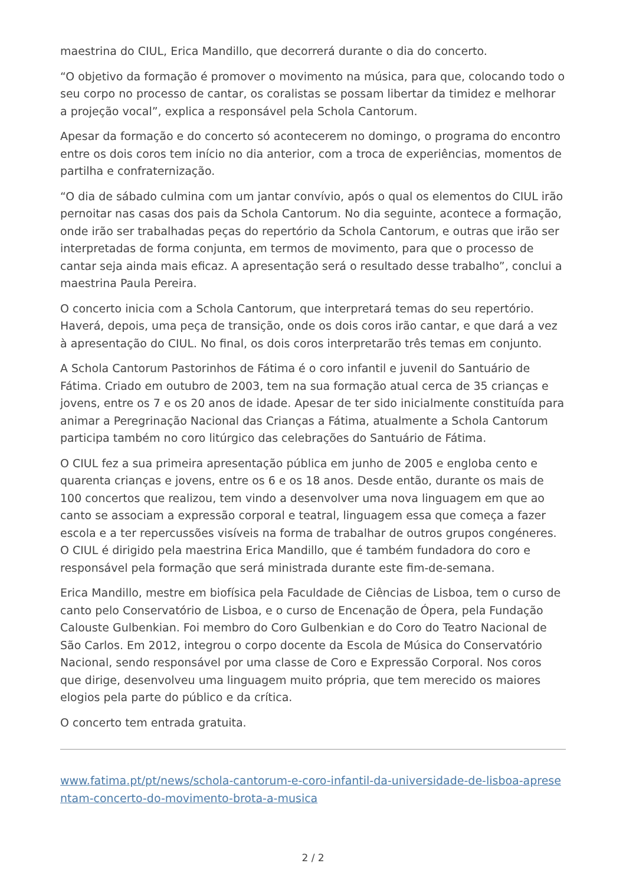maestrina do CIUL, Erica Mandillo, que decorrerá durante o dia do concerto.
“O objetivo da formação é promover o movimento na música, para que, colocando todo o seu corpo no processo de cantar, os coralistas se possam libertar da timidez e melhorar a projeção vocal”, explica a responsável pela Schola Cantorum.
Apesar da formação e do concerto só acontecerem no domingo, o programa do encontro entre os dois coros tem início no dia anterior, com a troca de experiências, momentos de partilha e confraternização.
“O dia de sábado culmina com um jantar convívio, após o qual os elementos do CIUL irão pernoitar nas casas dos pais da Schola Cantorum. No dia seguinte, acontece a formação, onde irão ser trabalhadas peças do repertório da Schola Cantorum, e outras que irão ser interpretadas de forma conjunta, em termos de movimento, para que o processo de cantar seja ainda mais eficaz. A apresentação será o resultado desse trabalho”, conclui a maestrina Paula Pereira.
O concerto inicia com a Schola Cantorum, que interpretará temas do seu repertório. Haverá, depois, uma peça de transição, onde os dois coros irão cantar, e que dará a vez à apresentação do CIUL. No final, os dois coros interpretarão três temas em conjunto.
A Schola Cantorum Pastorinhos de Fátima é o coro infantil e juvenil do Santuário de Fátima. Criado em outubro de 2003, tem na sua formação atual cerca de 35 crianças e jovens, entre os 7 e os 20 anos de idade. Apesar de ter sido inicialmente constituída para animar a Peregrinação Nacional das Crianças a Fátima, atualmente a Schola Cantorum participa também no coro litúrgico das celebrações do Santuário de Fátima.
O CIUL fez a sua primeira apresentação pública em junho de 2005 e engloba cento e quarenta crianças e jovens, entre os 6 e os 18 anos. Desde então, durante os mais de 100 concertos que realizou, tem vindo a desenvolver uma nova linguagem em que ao canto se associam a expressão corporal e teatral, linguagem essa que começa a fazer escola e a ter repercussões visíveis na forma de trabalhar de outros grupos congéneres. O CIUL é dirigido pela maestrina Erica Mandillo, que é também fundadora do coro e responsável pela formação que será ministrada durante este fim-de-semana.
Erica Mandillo, mestre em biofísica pela Faculdade de Ciências de Lisboa, tem o curso de canto pelo Conservatório de Lisboa, e o curso de Encenação de Ópera, pela Fundação Calouste Gulbenkian. Foi membro do Coro Gulbenkian e do Coro do Teatro Nacional de São Carlos. Em 2012, integrou o corpo docente da Escola de Música do Conservatório Nacional, sendo responsável por uma classe de Coro e Expressão Corporal. Nos coros que dirige, desenvolveu uma linguagem muito própria, que tem merecido os maiores elogios pela parte do público e da crítica.
O concerto tem entrada gratuita.
www.fatima.pt/pt/news/schola-cantorum-e-coro-infantil-da-universidade-de-lisboa-apresentam-concerto-do-movimento-brota-a-musica
2 / 2